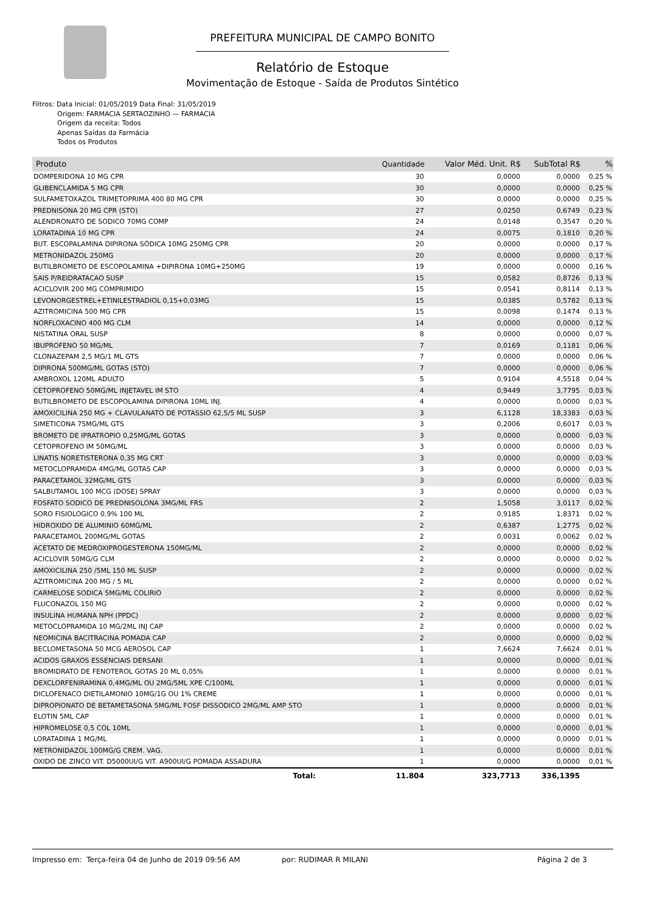PREFEITURA MUNICIPAL DE CAMPO BONITO
Relatório de Estoque
Movimentação de Estoque - Saída de Produtos Sintético
Filtros: Data Inicial: 01/05/2019 Data Final: 31/05/2019
Origem: FARMACIA SERTAOZINHO — FARMACIA
Origem da receita: Todos
Apenas Saídas da Farmácia
Todos os Produtos
| Produto | Quantidade | Valor Méd. Unit. R$ | SubTotal R$ | % |
| --- | --- | --- | --- | --- |
| DOMPERIDONA 10 MG CPR | 30 | 0,0000 | 0,0000 | 0,25 % |
| GLIBENCLAMIDA 5 MG CPR | 30 | 0,0000 | 0,0000 | 0,25 % |
| SULFAMETOXAZOL TRIMETOPRIMA 400 80 MG CPR | 30 | 0,0000 | 0,0000 | 0,25 % |
| PREDNISONA 20 MG CPR (STO) | 27 | 0,0250 | 0,6749 | 0,23 % |
| ALENDRONATO DE SODICO 70MG COMP | 24 | 0,0148 | 0,3547 | 0,20 % |
| LORATADINA 10 MG CPR | 24 | 0,0075 | 0,1810 | 0,20 % |
| BUT. ESCOPALAMINA DIPIRONA SÓDICA 10MG 250MG CPR | 20 | 0,0000 | 0,0000 | 0,17 % |
| METRONIDAZOL 250MG | 20 | 0,0000 | 0,0000 | 0,17 % |
| BUTILBROMETO DE ESCOPOLAMINA +DIPIRONA 10MG+250MG | 19 | 0,0000 | 0,0000 | 0,16 % |
| SAIS P/REIDRATACAO SUSP | 15 | 0,0582 | 0,8726 | 0,13 % |
| ACICLOVIR 200 MG COMPRIMIDO | 15 | 0,0541 | 0,8114 | 0,13 % |
| LEVONORGESTREL+ETINILESTRADIOL 0,15+0,03MG | 15 | 0,0385 | 0,5782 | 0,13 % |
| AZITROMICINA 500 MG CPR | 15 | 0,0098 | 0,1474 | 0,13 % |
| NORFLOXACINO 400 MG CLM | 14 | 0,0000 | 0,0000 | 0,12 % |
| NISTATINA ORAL SUSP | 8 | 0,0000 | 0,0000 | 0,07 % |
| IBUPROFENO 50 MG/ML | 7 | 0,0169 | 0,1181 | 0,06 % |
| CLONAZEPAM 2,5 MG/1 ML GTS | 7 | 0,0000 | 0,0000 | 0,06 % |
| DIPIRONA 500MG/ML GOTAS (STO) | 7 | 0,0000 | 0,0000 | 0,06 % |
| AMBROXOL 120ML ADULTO | 5 | 0,9104 | 4,5518 | 0,04 % |
| CETOPROFENO 50MG/ML INJETAVEL IM STO | 4 | 0,9449 | 3,7795 | 0,03 % |
| BUTILBROMETO DE ESCOPOLAMINA DIPIRONA 10ML INJ. | 4 | 0,0000 | 0,0000 | 0,03 % |
| AMOXICILINA 250 MG + CLAVULANATO DE POTASSIO 62,5/5 ML SUSP | 3 | 6,1128 | 18,3383 | 0,03 % |
| SIMETICONA 75MG/ML GTS | 3 | 0,2006 | 0,6017 | 0,03 % |
| BROMETO DE IPRATROPIO 0,25MG/ML GOTAS | 3 | 0,0000 | 0,0000 | 0,03 % |
| CETOPROFENO IM 50MG/ML | 3 | 0,0000 | 0,0000 | 0,03 % |
| LINATIS NORETISTERONA 0,35 MG CRT | 3 | 0,0000 | 0,0000 | 0,03 % |
| METOCLOPRAMIDA 4MG/ML GOTAS CAP | 3 | 0,0000 | 0,0000 | 0,03 % |
| PARACETAMOL 32MG/ML GTS | 3 | 0,0000 | 0,0000 | 0,03 % |
| SALBUTAMOL 100 MCG (DOSE) SPRAY | 3 | 0,0000 | 0,0000 | 0,03 % |
| FOSFATO SODICO DE PREDNISOLONA 3MG/ML FRS | 2 | 1,5058 | 3,0117 | 0,02 % |
| SORO FISIOLOGICO 0,9% 100 ML | 2 | 0,9185 | 1,8371 | 0,02 % |
| HIDROXIDO DE ALUMINIO 60MG/ML | 2 | 0,6387 | 1,2775 | 0,02 % |
| PARACETAMOL 200MG/ML GOTAS | 2 | 0,0031 | 0,0062 | 0,02 % |
| ACETATO DE MEDROXIPROGESTERONA 150MG/ML | 2 | 0,0000 | 0,0000 | 0,02 % |
| ACICLOVIR 50MG/G CLM | 2 | 0,0000 | 0,0000 | 0,02 % |
| AMOXICILINA 250 /5ML 150 ML SUSP | 2 | 0,0000 | 0,0000 | 0,02 % |
| AZITROMICINA 200 MG / 5 ML | 2 | 0,0000 | 0,0000 | 0,02 % |
| CARMELOSE SODICA 5MG/ML COLIRIO | 2 | 0,0000 | 0,0000 | 0,02 % |
| FLUCONAZOL 150 MG | 2 | 0,0000 | 0,0000 | 0,02 % |
| INSULINA HUMANA NPH (PPDC) | 2 | 0,0000 | 0,0000 | 0,02 % |
| METOCLOPRAMIDA 10 MG/2ML INJ CAP | 2 | 0,0000 | 0,0000 | 0,02 % |
| NEOMICINA BACITRACINA POMADA CAP | 2 | 0,0000 | 0,0000 | 0,02 % |
| BECLOMETASONA 50 MCG AEROSOL CAP | 1 | 7,6624 | 7,6624 | 0,01 % |
| ACIDOS GRAXOS ESSENCIAIS DERSANI | 1 | 0,0000 | 0,0000 | 0,01 % |
| BROMIDRATO DE FENOTEROL GOTAS 20 ML 0,05% | 1 | 0,0000 | 0,0000 | 0,01 % |
| DEXCLORFENIRAMINA 0,4MG/ML OU 2MG/5ML XPE C/100ML | 1 | 0,0000 | 0,0000 | 0,01 % |
| DICLOFENACO DIETILAMONIO 10MG/1G OU 1% CREME | 1 | 0,0000 | 0,0000 | 0,01 % |
| DIPROPIONATO DE BETAMETASONA 5MG/ML FOSF DISSODICO 2MG/ML AMP STO | 1 | 0,0000 | 0,0000 | 0,01 % |
| ELOTIN 5ML CAP | 1 | 0,0000 | 0,0000 | 0,01 % |
| HIPROMELOSE 0,5 COL 10ML | 1 | 0,0000 | 0,0000 | 0,01 % |
| LORATADINA 1 MG/ML | 1 | 0,0000 | 0,0000 | 0,01 % |
| METRONIDAZOL 100MG/G CREM. VAG. | 1 | 0,0000 | 0,0000 | 0,01 % |
| OXIDO DE ZINCO VIT. D5000UI/G VIT. A900UI/G POMADA ASSADURA | 1 | 0,0000 | 0,0000 | 0,01 % |
| Total: | 11.804 | 323,7713 | 336,1395 | |
Impresso em: Terça-feira 04 de Junho de 2019 09:56 AM por: RUDIMAR R MILANI Página 2 de 3